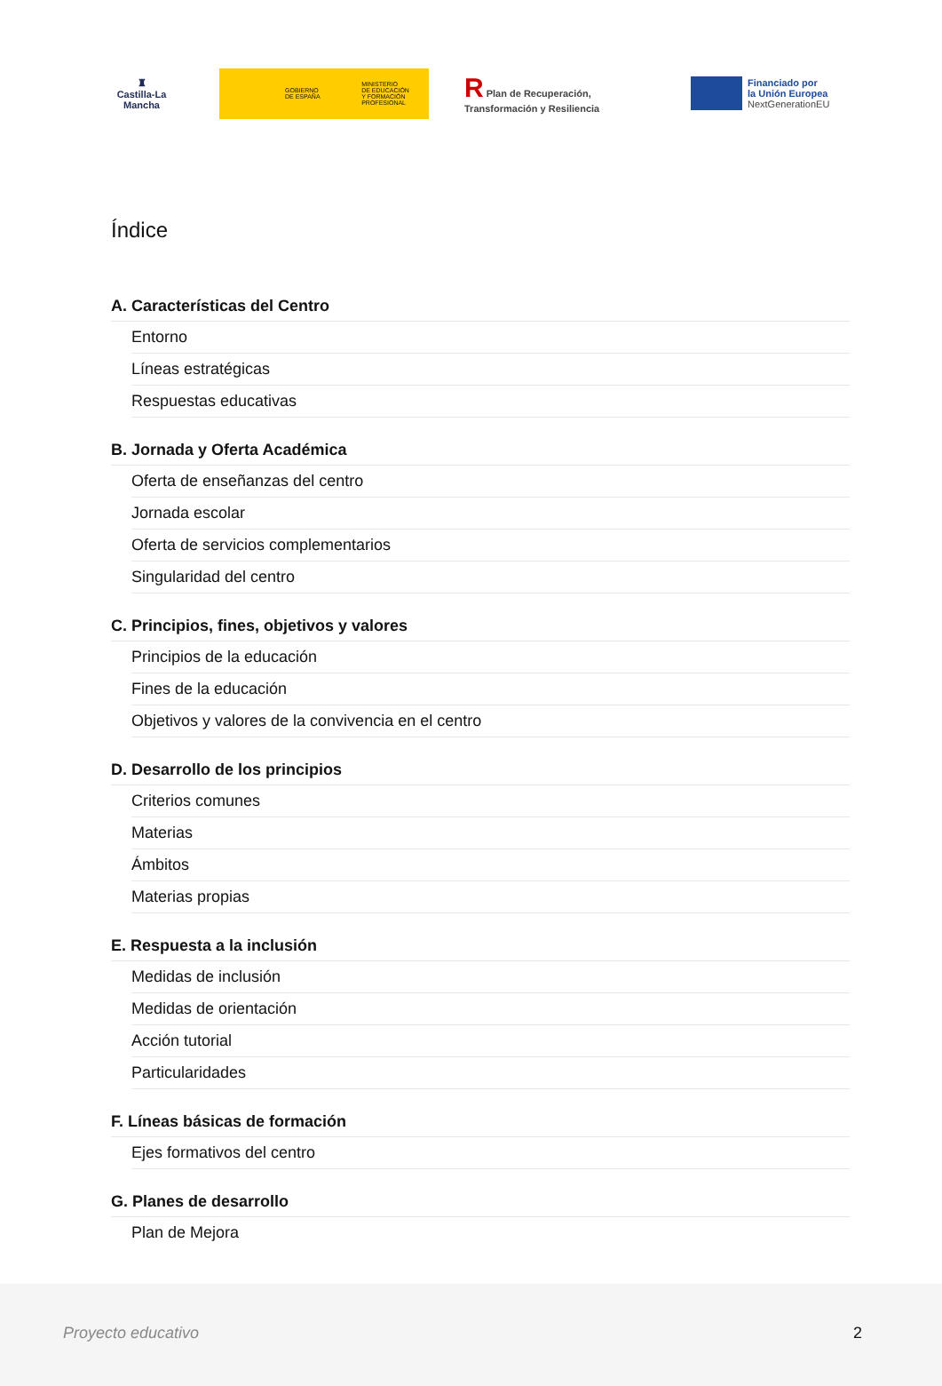♜
Castilla-La Mancha
GOBIERNO
DE ESPAÑA
MINISTERIO
DE EDUCACIÓN
Y FORMACIÓN PROFESIONAL
R Plan de Recuperación,
Transformación y Resiliencia
Financiado por
la Unión Europea
NextGenerationEU
Índice
A. Características del Centro
Entorno
Líneas estratégicas
Respuestas educativas
B. Jornada y Oferta Académica
Oferta de enseñanzas del centro
Jornada escolar
Oferta de servicios complementarios
Singularidad del centro
C. Principios, fines, objetivos y valores
Principios de la educación
Fines de la educación
Objetivos y valores de la convivencia en el centro
D. Desarrollo de los principios
Criterios comunes
Materias
Ámbitos
Materias propias
E. Respuesta a la inclusión
Medidas de inclusión
Medidas de orientación
Acción tutorial
Particularidades
F. Líneas básicas de formación
Ejes formativos del centro
G. Planes de desarrollo
Plan de Mejora
Proyecto educativo 2